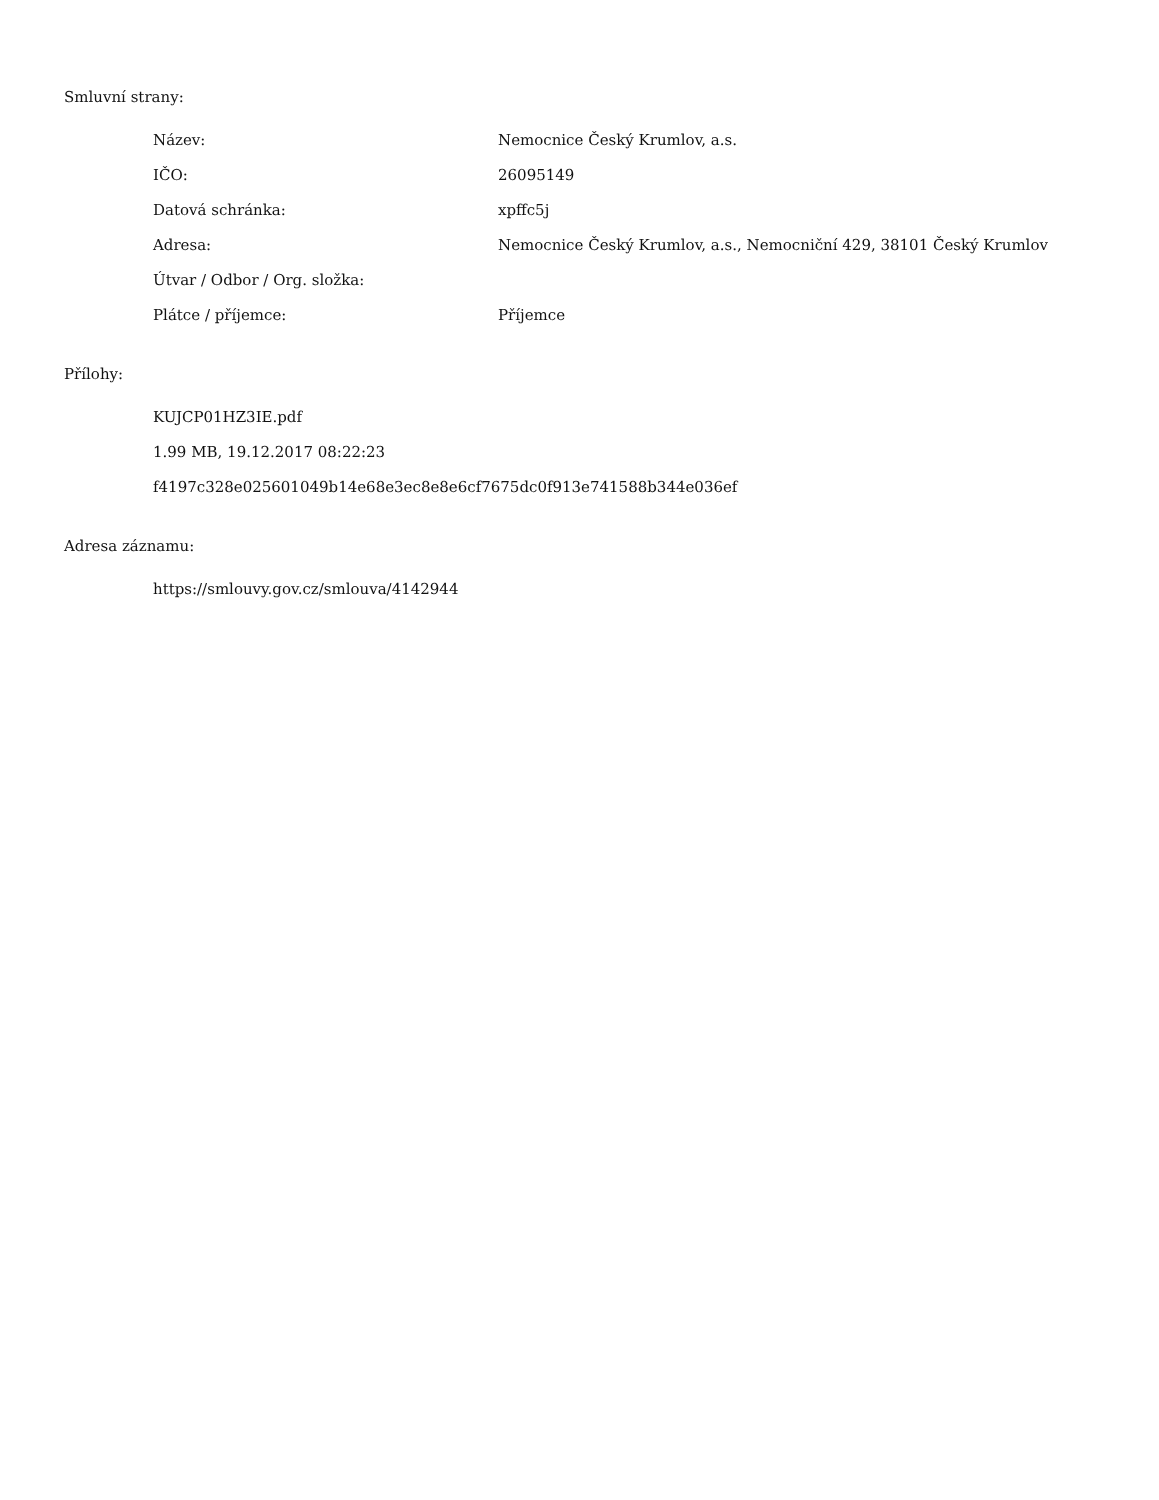Smluvní strany:
| Název: | Nemocnice Český Krumlov, a.s. |
| IČO: | 26095149 |
| Datová schránka: | xpffc5j |
| Adresa: | Nemocnice Český Krumlov, a.s., Nemocniční 429, 38101 Český Krumlov |
| Útvar / Odbor / Org. složka: | |
| Plátce / příjemce: | Příjemce |
Přílohy:
KUJCP01HZ3IE.pdf
1.99 MB, 19.12.2017 08:22:23
f4197c328e025601049b14e68e3ec8e8e6cf7675dc0f913e741588b344e036ef
Adresa záznamu:
https://smlouvy.gov.cz/smlouva/4142944